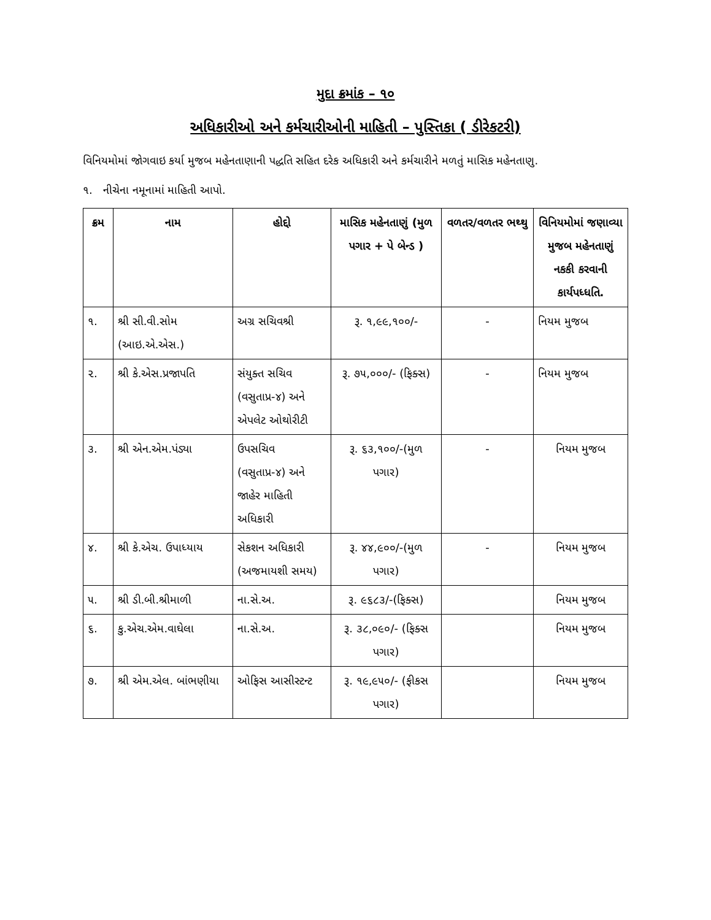મુદા ક્રમાંક – ૧૦
અધિકારીઓ અને કર્મચારીઓની માહિતી – પુસ્તિકા ( ડીરેકટરી)
વિનિયમોમાં જોગવાઇ કર્યા મુજબ મહેનતાણાની પદ્ધતિ સહિત દરેક અધિકારી અને કર્મચારીને મળતું માસિક મહેનતાણુ.
૧. નીચેના નમૂનામાં માહિતી આપો.
| ક્રમ | નામ | હોદ્દો | માસિક મહેનતાણું (મુળ પગાર + પે બેન્ડ ) | વળતર/વળતર ભથ્થુ | વિનિયમોમાં જણાવ્યા મુજબ મહેનતાણું નકકી કરવાની કાર્યપધ્ધતિ. |
| --- | --- | --- | --- | --- | --- |
| ૧. | શ્રી સી.વી.સોમ (આઇ.એ.એસ.) | અગ્ર સચિવશ્રી | રૂ. ૧,૯૯,૧૦૦/- | - | નિયમ મુજબ |
| ૨. | શ્રી કે.એસ.પ્રજાપતિ | સંયુક્ત સચિવ (વસુતાપ્ર-૪) અને એપલેટ ઓથોરીટી | રૂ. ૭૫,૦૦૦/- (ફિક્સ) | - | નિયમ મુજબ |
| ૩. | શ્રી એન.એમ.પંડ્યા | ઉપસચિવ (વસુતાપ્ર-૪) અને જાહેર માહિતી અધિકારી | રૂ. ૬૩,૧૦૦/-(મુળ પગાર) | - | નિયમ મુજબ |
| ૪. | શ્રી કે.એચ. ઉપાધ્યાય | સેકશન અધિકારી (અજમાયશી સમય) | રૂ. ૪૪,૯૦૦/-(મુળ પગાર) | - | નિયમ મુજબ |
| ૫. | શ્રી ડી.બી.શ્રીમાળી | ના.સે.અ. | રૂ. ૯૬૮૩/-(ફિક્સ) | | નિયમ મુજબ |
| ૬. | કુ.એચ.એમ.વાઘેલા | ના.સે.અ. | રૂ. ૩૮,૦૯૦/- (ફિક્સ પગાર) | | નિયમ મુજબ |
| ૭. | શ્રી એમ.એલ. બાંભણીયા | ઓફિસ આસીસ્ટન્ટ | રૂ. ૧૯,૯૫૦/- (ફીકસ પગાર) | | નિયમ મુજબ |